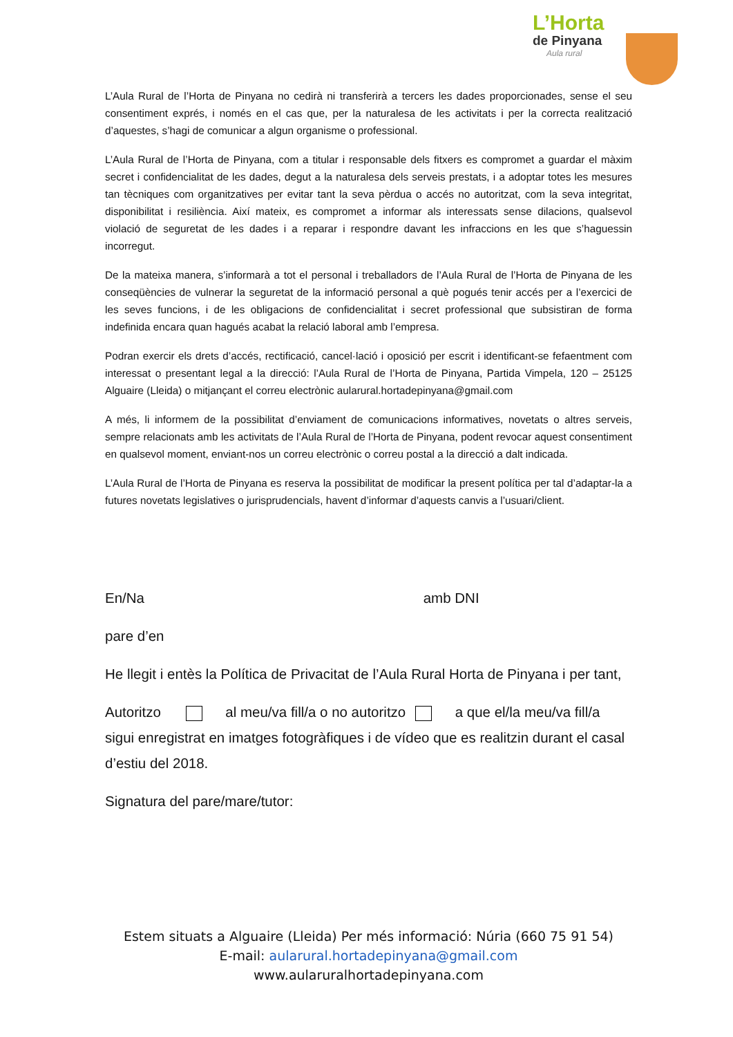L’Horta
de Pinyana
Aula rural
L’Aula Rural de l’Horta de Pinyana no cedirà ni transferirà a tercers les dades proporcionades, sense el seu consentiment exprés, i només en el cas que, per la naturalesa de les activitats i per la correcta realització d’aquestes, s’hagi de comunicar a algun organisme o professional.
L’Aula Rural de l’Horta de Pinyana, com a titular i responsable dels fitxers es compromet a guardar el màxim secret i confidencialitat de les dades, degut a la naturalesa dels serveis prestats, i a adoptar totes les mesures tan tècniques com organitzatives per evitar tant la seva pèrdua o accés no autoritzat, com la seva integritat, disponibilitat i resiliència. Així mateix, es compromet a informar als interessats sense dilacions, qualsevol violació de seguretat de les dades i a reparar i respondre davant les infraccions en les que s’haguessin incorregut.
De la mateixa manera, s’informarà a tot el personal i treballadors de l’Aula Rural de l’Horta de Pinyana de les conseqüències de vulnerar la seguretat de la informació personal a què pogués tenir accés per a l’exercici de les seves funcions, i de les obligacions de confidencialitat i secret professional que subsistiran de forma indefinida encara quan hagués acabat la relació laboral amb l’empresa.
Podran exercir els drets d’accés, rectificació, cancel·lació i oposició per escrit i identificant-se fefaentment com interessat o presentant legal a la direcció: l’Aula Rural de l’Horta de Pinyana, Partida Vimpela, 120 – 25125 Alguaire (Lleida) o mitjançant el correu electrònic aularural.hortadepinyana@gmail.com
A més, li informem de la possibilitat d’enviament de comunicacions informatives, novetats o altres serveis, sempre relacionats amb les activitats de l’Aula Rural de l’Horta de Pinyana, podent revocar aquest consentiment en qualsevol moment, enviant-nos un correu electrònic o correu postal a la direcció a dalt indicada.
L’Aula Rural de l’Horta de Pinyana es reserva la possibilitat de modificar la present política per tal d’adaptar-la a futures novetats legislatives o jurisprudencials, havent d’informar d’aquests canvis a l’usuari/client.
En/Na amb DNI
pare d’en
He llegit i entès la Política de Privacitat de l’Aula Rural Horta de Pinyana i per tant,
Autoritzo al meu/va fill/a o no autoritzo a que el/la meu/va fill/a sigui enregistrat en imatges fotogràfiques i de vídeo que es realitzin durant el casal d’estiu del 2018.
Signatura del pare/mare/tutor:
Estem situats a Alguaire (Lleida) Per més informació: Núria (660 75 91 54)
E-mail: aularural.hortadepinyana@gmail.com
www.aularuralhortadepinyana.com